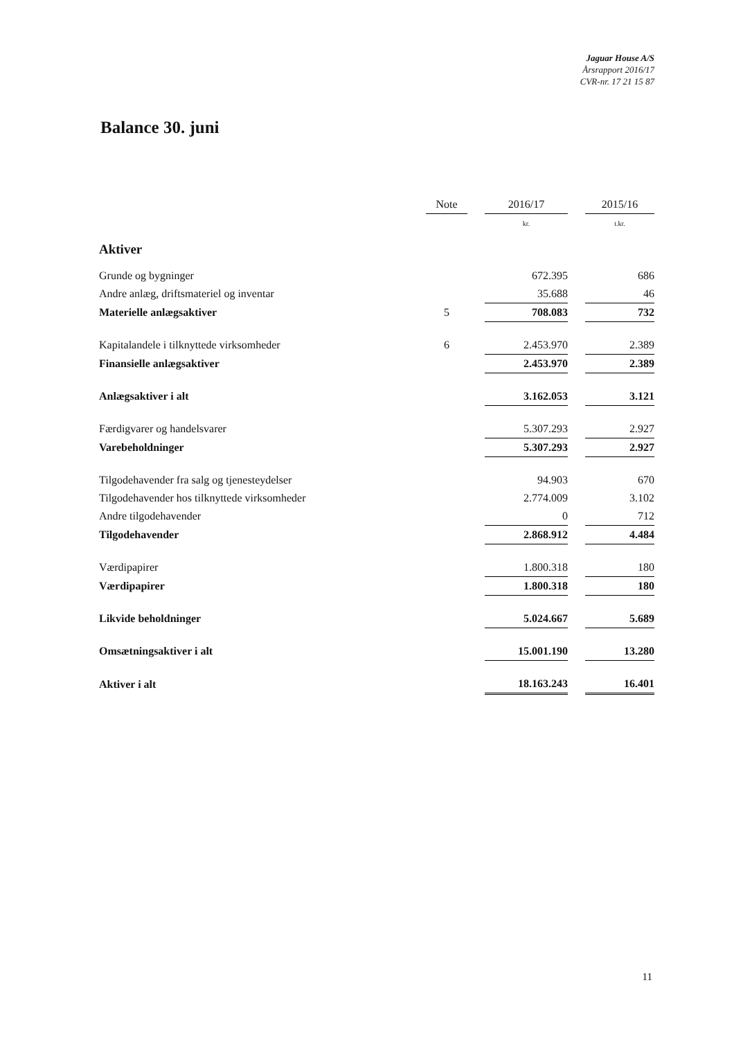Jaguar House A/S
Årsrapport 2016/17
CVR-nr. 17 21 15 87
Balance 30. juni
| | Note | | 2016/17 | | 2015/16 |
| --- | --- | --- | --- | --- | --- |
| | | | kr. | | t.kr. |
| Aktiver | | | | | |
| Grunde og bygninger | | | 672.395 | | 686 |
| Andre anlæg, driftsmateriel og inventar | | | 35.688 | | 46 |
| Materielle anlægsaktiver | 5 | | 708.083 | | 732 |
| Kapitalandele i tilknyttede virksomheder | 6 | | 2.453.970 | | 2.389 |
| Finansielle anlægsaktiver | | | 2.453.970 | | 2.389 |
| Anlægsaktiver i alt | | | 3.162.053 | | 3.121 |
| Færdigvarer og handelsvarer | | | 5.307.293 | | 2.927 |
| Varebeholdninger | | | 5.307.293 | | 2.927 |
| Tilgodehavender fra salg og tjenesteydelser | | | 94.903 | | 670 |
| Tilgodehavender hos tilknyttede virksomheder | | | 2.774.009 | | 3.102 |
| Andre tilgodehavender | | | 0 | | 712 |
| Tilgodehavender | | | 2.868.912 | | 4.484 |
| Værdipapirer | | | 1.800.318 | | 180 |
| Værdipapirer | | | 1.800.318 | | 180 |
| Likvide beholdninger | | | 5.024.667 | | 5.689 |
| Omsætningsaktiver i alt | | | 15.001.190 | | 13.280 |
| Aktiver i alt | | | 18.163.243 | | 16.401 |
11